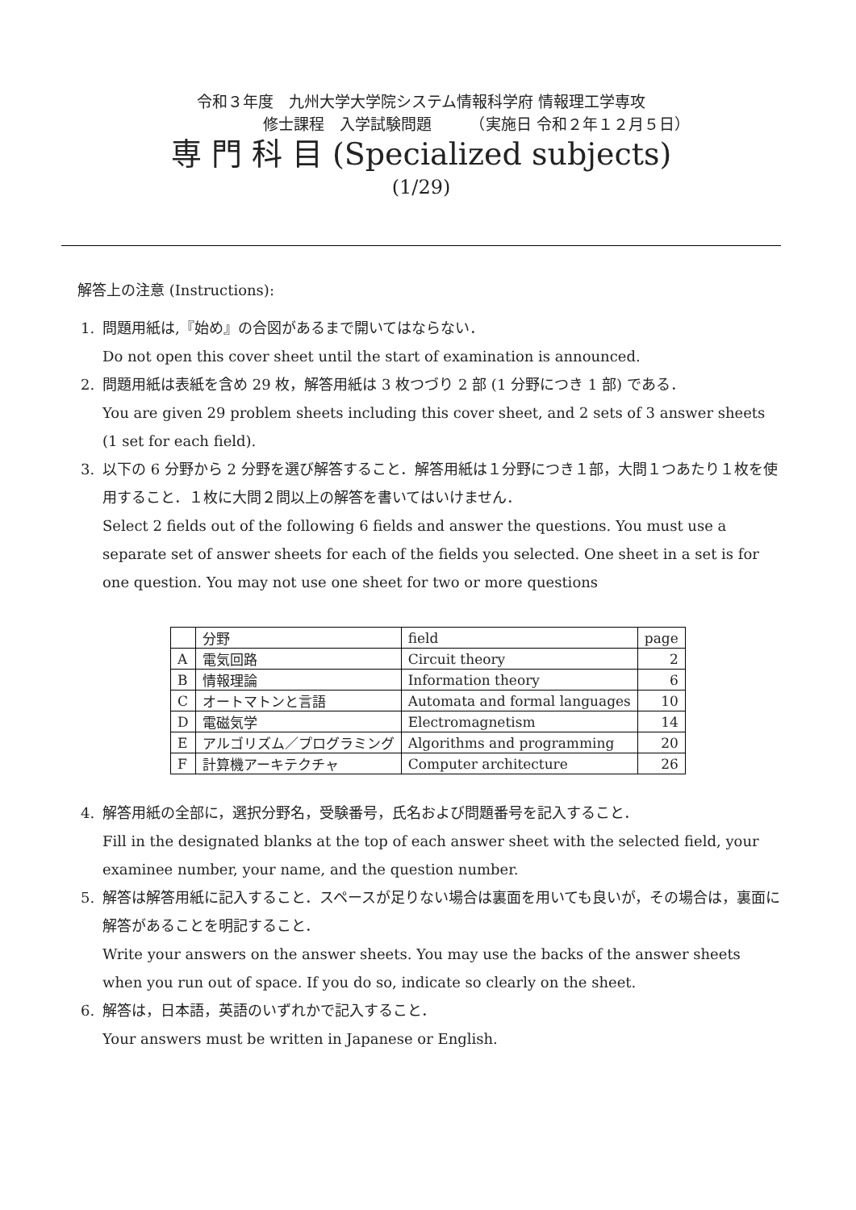令和３年度　九州大学大学院システム情報科学府 情報理工学専攻
修士課程　入学試験問題　　　（実施日 令和２年１２月５日）
専 門 科 目 (Specialized subjects)
(1/29)
解答上の注意 (Instructions):
1. 問題用紙は,『始め』の合図があるまで開いてはならない．
Do not open this cover sheet until the start of examination is announced.
2. 問題用紙は表紙を含め 29 枚，解答用紙は 3 枚つづり 2 部 (1 分野につき 1 部) である．
You are given 29 problem sheets including this cover sheet, and 2 sets of 3 answer sheets (1 set for each field).
3. 以下の 6 分野から 2 分野を選び解答すること．解答用紙は１分野につき１部，大問１つあたり１枚を使用すること．１枚に大問２問以上の解答を書いてはいけません．
Select 2 fields out of the following 6 fields and answer the questions. You must use a separate set of answer sheets for each of the fields you selected. One sheet in a set is for one question. You may not use one sheet for two or more questions
| | 分野 | field | page |
| A | 電気回路 | Circuit theory | 2 |
| B | 情報理論 | Information theory | 6 |
| C | オートマトンと言語 | Automata and formal languages | 10 |
| D | 電磁気学 | Electromagnetism | 14 |
| E | アルゴリズム／プログラミング | Algorithms and programming | 20 |
| F | 計算機アーキテクチャ | Computer architecture | 26 |
4. 解答用紙の全部に，選択分野名，受験番号，氏名および問題番号を記入すること．
Fill in the designated blanks at the top of each answer sheet with the selected field, your examinee number, your name, and the question number.
5. 解答は解答用紙に記入すること．スペースが足りない場合は裏面を用いても良いが，その場合は，裏面に解答があることを明記すること．
Write your answers on the answer sheets. You may use the backs of the answer sheets when you run out of space. If you do so, indicate so clearly on the sheet.
6. 解答は，日本語，英語のいずれかで記入すること．
Your answers must be written in Japanese or English.